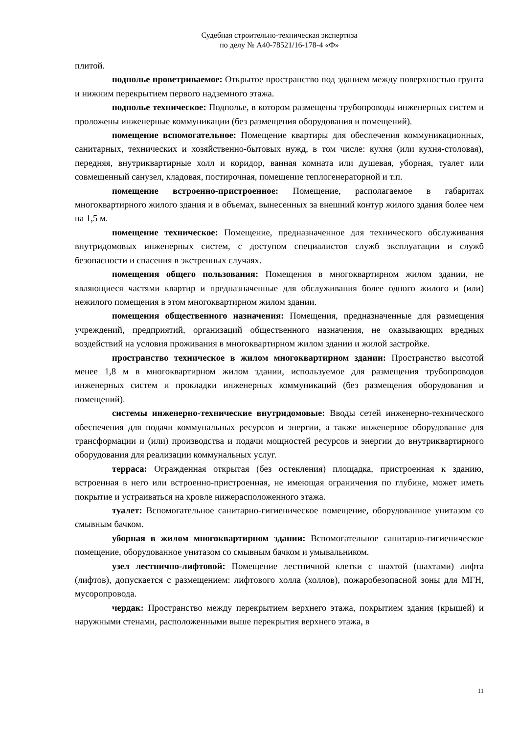Судебная строительно-техническая экспертиза
по делу № А40-78521/16-178-4 «Ф»
плитой.
подполье проветриваемое: Открытое пространство под зданием между поверхностью грунта и нижним перекрытием первого надземного этажа.
подполье техническое: Подполье, в котором размещены трубопроводы инженерных систем и проложены инженерные коммуникации (без размещения оборудования и помещений).
помещение вспомогательное: Помещение квартиры для обеспечения коммуникационных, санитарных, технических и хозяйственно-бытовых нужд, в том числе: кухня (или кухня-столовая), передняя, внутриквартирные холл и коридор, ванная комната или душевая, уборная, туалет или совмещенный санузел, кладовая, постирочная, помещение теплогенераторной и т.п.
помещение встроенно-пристроенное: Помещение, располагаемое в габаритах многоквартирного жилого здания и в объемах, вынесенных за внешний контур жилого здания более чем на 1,5 м.
помещение техническое: Помещение, предназначенное для технического обслуживания внутридомовых инженерных систем, с доступом специалистов служб эксплуатации и служб безопасности и спасения в экстренных случаях.
помещения общего пользования: Помещения в многоквартирном жилом здании, не являющиеся частями квартир и предназначенные для обслуживания более одного жилого и (или) нежилого помещения в этом многоквартирном жилом здании.
помещения общественного назначения: Помещения, предназначенные для размещения учреждений, предприятий, организаций общественного назначения, не оказывающих вредных воздействий на условия проживания в многоквартирном жилом здании и жилой застройке.
пространство техническое в жилом многоквартирном здании: Пространство высотой менее 1,8 м в многоквартирном жилом здании, используемое для размещения трубопроводов инженерных систем и прокладки инженерных коммуникаций (без размещения оборудования и помещений).
системы инженерно-технические внутридомовые: Вводы сетей инженерно-технического обеспечения для подачи коммунальных ресурсов и энергии, а также инженерное оборудование для трансформации и (или) производства и подачи мощностей ресурсов и энергии до внутриквартирного оборудования для реализации коммунальных услуг.
терраса: Огражденная открытая (без остекления) площадка, пристроенная к зданию, встроенная в него или встроенно-пристроенная, не имеющая ограничения по глубине, может иметь покрытие и устраиваться на кровле нижерасположенного этажа.
туалет: Вспомогательное санитарно-гигиеническое помещение, оборудованное унитазом со смывным бачком.
уборная в жилом многоквартирном здании: Вспомогательное санитарно-гигиеническое помещение, оборудованное унитазом со смывным бачком и умывальником.
узел лестнично-лифтовой: Помещение лестничной клетки с шахтой (шахтами) лифта (лифтов), допускается с размещением: лифтового холла (холлов), пожаробезопасной зоны для МГН, мусоропровода.
чердак: Пространство между перекрытием верхнего этажа, покрытием здания (крышей) и наружными стенами, расположенными выше перекрытия верхнего этажа, в
11